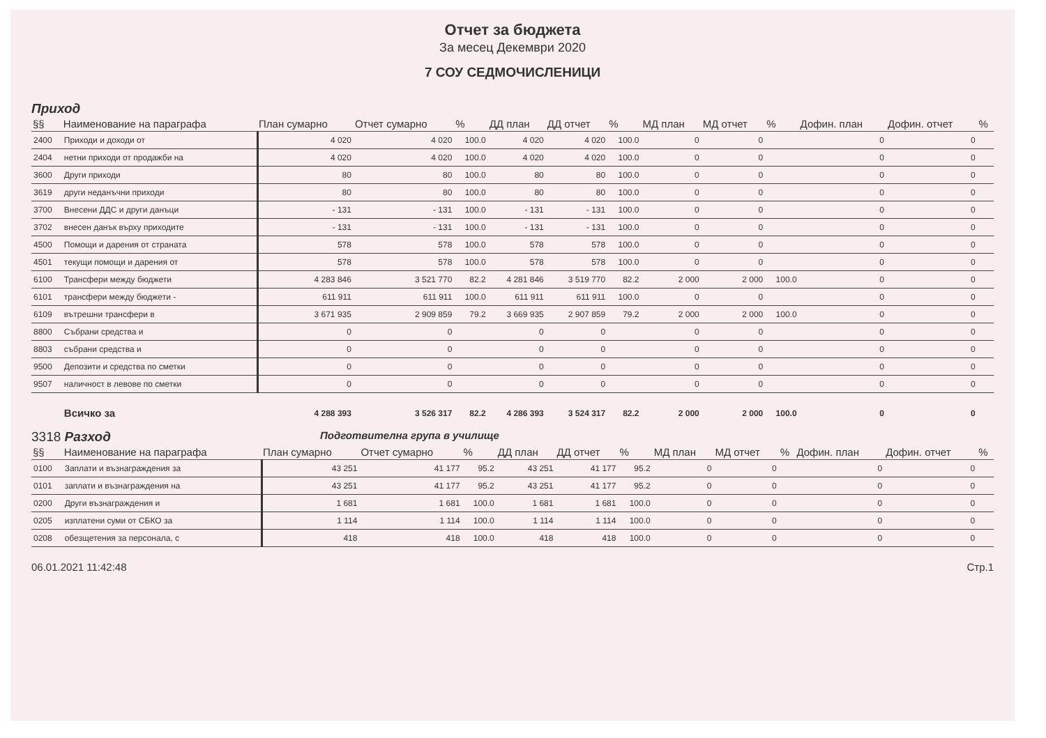Отчет за бюджета
За месец Декември 2020
7 СОУ СЕДМОЧИСЛЕНИЦИ
Приход
| §§ | Наименование на параграфа | План сумарно | Отчет сумарно | % | ДД план | ДД отчет | % | МД план | МД отчет | % | Дофин. план | Дофин. отчет | % |
| --- | --- | --- | --- | --- | --- | --- | --- | --- | --- | --- | --- | --- | --- |
| 2400 | Приходи и доходи от | 4 020 | 4 020 | 100.0 | 4 020 | 4 020 | 100.0 | 0 | 0 | | 0 | 0 | |
| 2404 | нетни приходи от продажби на | 4 020 | 4 020 | 100.0 | 4 020 | 4 020 | 100.0 | 0 | 0 | | 0 | 0 | |
| 3600 | Други приходи | 80 | 80 | 100.0 | 80 | 80 | 100.0 | 0 | 0 | | 0 | 0 | |
| 3619 | други неданъчни приходи | 80 | 80 | 100.0 | 80 | 80 | 100.0 | 0 | 0 | | 0 | 0 | |
| 3700 | Внесени ДДС и други данъци | - 131 | - 131 | 100.0 | - 131 | - 131 | 100.0 | 0 | 0 | | 0 | 0 | |
| 3702 | внесен данък върху приходите | - 131 | - 131 | 100.0 | - 131 | - 131 | 100.0 | 0 | 0 | | 0 | 0 | |
| 4500 | Помощи и дарения от страната | 578 | 578 | 100.0 | 578 | 578 | 100.0 | 0 | 0 | | 0 | 0 | |
| 4501 | текущи помощи и дарения от | 578 | 578 | 100.0 | 578 | 578 | 100.0 | 0 | 0 | | 0 | 0 | |
| 6100 | Трансфери между бюджети | 4 283 846 | 3 521 770 | 82.2 | 4 281 846 | 3 519 770 | 82.2 | 2 000 | 2 000 | 100.0 | 0 | 0 | |
| 6101 | трансфери между бюджети - | 611 911 | 611 911 | 100.0 | 611 911 | 611 911 | 100.0 | 0 | 0 | | 0 | 0 | |
| 6109 | вътрешни трансфери в | 3 671 935 | 2 909 859 | 79.2 | 3 669 935 | 2 907 859 | 79.2 | 2 000 | 2 000 | 100.0 | 0 | 0 | |
| 8800 | Събрани средства и | 0 | 0 | | 0 | 0 | | 0 | 0 | | 0 | 0 | |
| 8803 | събрани средства и | 0 | 0 | | 0 | 0 | | 0 | 0 | | 0 | 0 | |
| 9500 | Депозити и средства по сметки | 0 | 0 | | 0 | 0 | | 0 | 0 | | 0 | 0 | |
| 9507 | наличност в левове по сметки | 0 | 0 | | 0 | 0 | | 0 | 0 | | 0 | 0 | |
| | Всичко за | 4 288 393 | 3 526 317 | 82.2 | 4 286 393 | 3 524 317 | 82.2 | 2 000 | 2 000 | 100.0 | 0 | 0 | |
3318 Разход
Подготвителна група в училище
| §§ | Наименование на параграфа | План сумарно | Отчет сумарно | % | ДД план | ДД отчет | % | МД план | МД отчет | % | Дофин. план | Дофин. отчет | % |
| --- | --- | --- | --- | --- | --- | --- | --- | --- | --- | --- | --- | --- | --- |
| 0100 | Заплати и възнаграждения за | 43 251 | 41 177 | 95.2 | 43 251 | 41 177 | 95.2 | 0 | 0 | | 0 | 0 | |
| 0101 | заплати и възнаграждения на | 43 251 | 41 177 | 95.2 | 43 251 | 41 177 | 95.2 | 0 | 0 | | 0 | 0 | |
| 0200 | Други възнаграждения и | 1 681 | 1 681 | 100.0 | 1 681 | 1 681 | 100.0 | 0 | 0 | | 0 | 0 | |
| 0205 | изплатени суми от СБКО за | 1 114 | 1 114 | 100.0 | 1 114 | 1 114 | 100.0 | 0 | 0 | | 0 | 0 | |
| 0208 | обезщетения за персонала, с | 418 | 418 | 100.0 | 418 | 418 | 100.0 | 0 | 0 | | 0 | 0 | |
06.01.2021 11:42:48 Стр.1